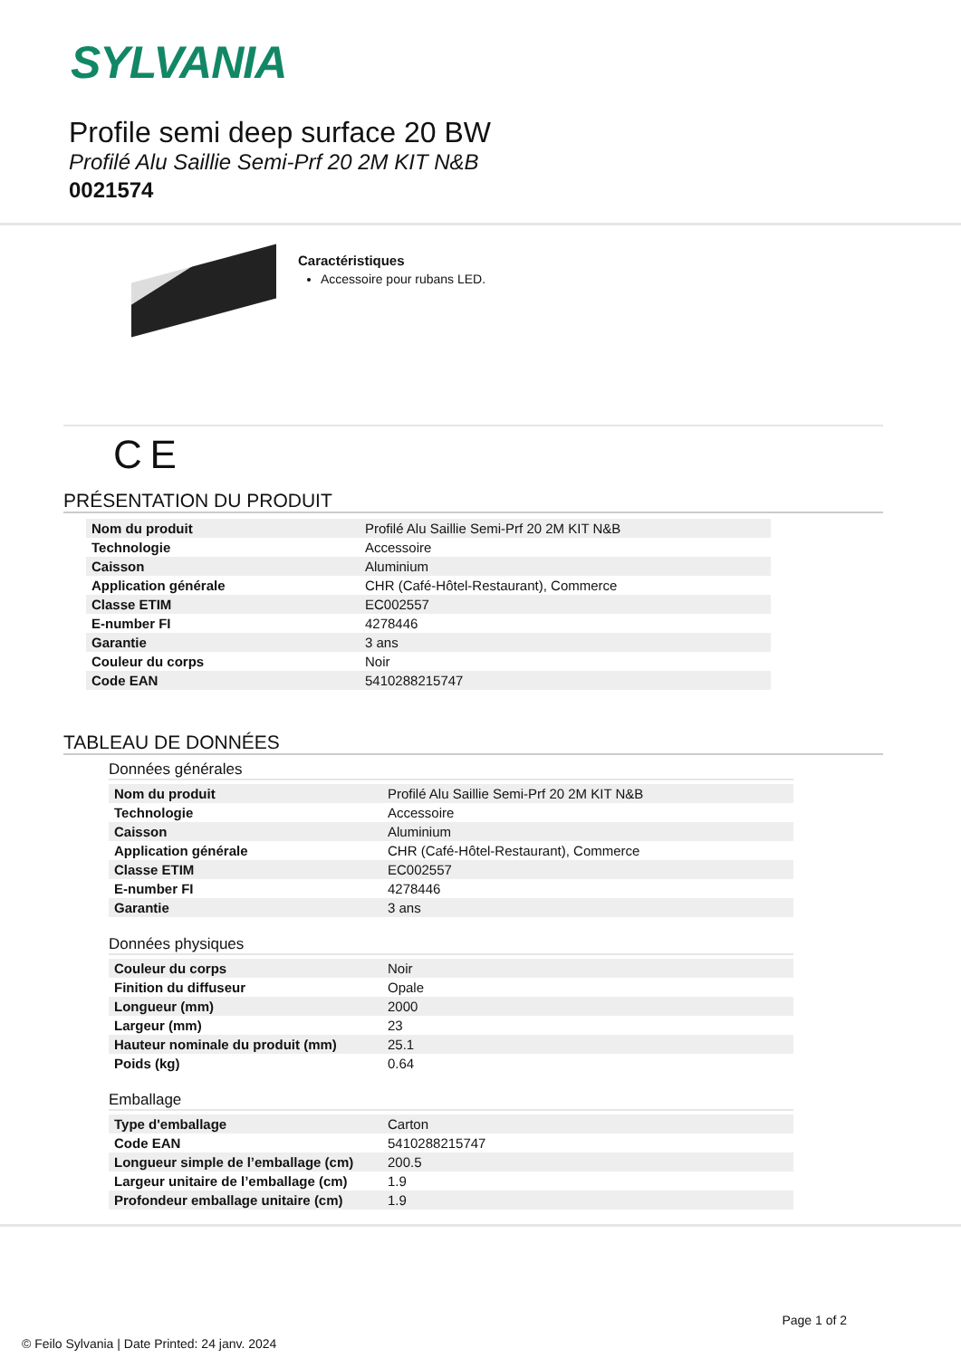SYLVANIA
Profile semi deep surface 20 BW
Profilé Alu Saillie Semi-Prf 20 2M KIT N&B
0021574
Caractéristiques
Accessoire pour rubans LED.
C E
PRÉSENTATION DU PRODUIT
| Nom du produit | Profilé Alu Saillie Semi-Prf 20 2M KIT N&B |
| Technologie | Accessoire |
| Caisson | Aluminium |
| Application générale | CHR (Café-Hôtel-Restaurant), Commerce |
| Classe ETIM | EC002557 |
| E-number FI | 4278446 |
| Garantie | 3 ans |
| Couleur du corps | Noir |
| Code EAN | 5410288215747 |
TABLEAU DE DONNÉES
Données générales
| Nom du produit | Profilé Alu Saillie Semi-Prf 20 2M KIT N&B |
| Technologie | Accessoire |
| Caisson | Aluminium |
| Application générale | CHR (Café-Hôtel-Restaurant), Commerce |
| Classe ETIM | EC002557 |
| E-number FI | 4278446 |
| Garantie | 3 ans |
Données physiques
| Couleur du corps | Noir |
| Finition du diffuseur | Opale |
| Longueur (mm) | 2000 |
| Largeur (mm) | 23 |
| Hauteur nominale du produit (mm) | 25.1 |
| Poids (kg) | 0.64 |
Emballage
| Type d'emballage | Carton |
| Code EAN | 5410288215747 |
| Longueur simple de l’emballage (cm) | 200.5 |
| Largeur unitaire de l’emballage (cm) | 1.9 |
| Profondeur emballage unitaire (cm) | 1.9 |
Page 1 of 2
© Feilo Sylvania | Date Printed: 24 janv. 2024